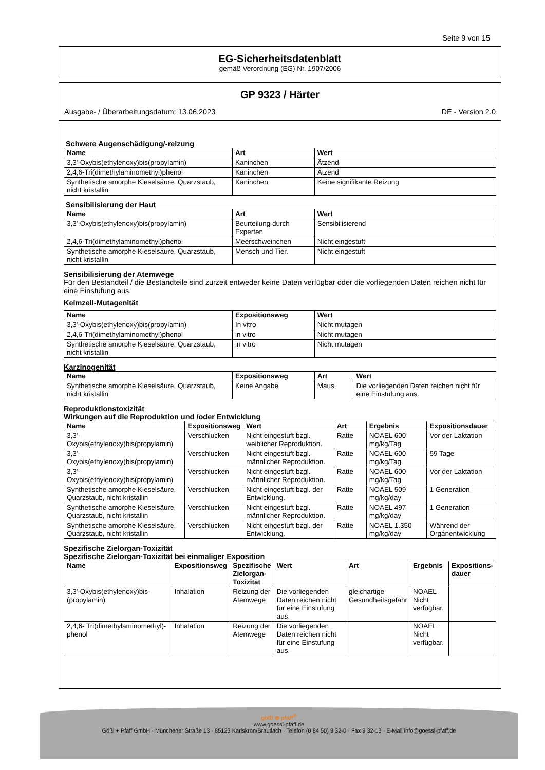Seite 9 von 15
EG-Sicherheitsdatenblatt
gemäß Verordnung (EG) Nr. 1907/2006
GP 9323 / Härter
Ausgabe- / Überarbeitungsdatum: 13.06.2023 DE - Version 2.0
Schwere Augenschädigung/-reizung
| Name | Art | Wert |
| --- | --- | --- |
| 3,3'-Oxybis(ethylenoxy)bis(propylamin) | Kaninchen | Ätzend |
| 2,4,6-Tri(dimethylaminomethyl)phenol | Kaninchen | Ätzend |
| Synthetische amorphe Kieselsäure, Quarzstaub, nicht kristallin | Kaninchen | Keine signifikante Reizung |
Sensibilisierung der Haut
| Name | Art | Wert |
| --- | --- | --- |
| 3,3'-Oxybis(ethylenoxy)bis(propylamin) | Beurteilung durch Experten | Sensibilisierend |
| 2,4,6-Tri(dimethylaminomethyl)phenol | Meerschweinchen | Nicht eingestuft |
| Synthetische amorphe Kieselsäure, Quarzstaub, nicht kristallin | Mensch und Tier. | Nicht eingestuft |
Sensibilisierung der Atemwege
Für den Bestandteil / die Bestandteile sind zurzeit entweder keine Daten verfügbar oder die vorliegenden Daten reichen nicht für eine Einstufung aus.
Keimzell-Mutagenität
| Name | Expositionsweg | Wert |
| --- | --- | --- |
| 3,3'-Oxybis(ethylenoxy)bis(propylamin) | In vitro | Nicht mutagen |
| 2,4,6-Tri(dimethylaminomethyl)phenol | in vitro | Nicht mutagen |
| Synthetische amorphe Kieselsäure, Quarzstaub, nicht kristallin | in vitro | Nicht mutagen |
Karzinogenität
| Name | Expositionsweg | Art | Wert |
| --- | --- | --- | --- |
| Synthetische amorphe Kieselsäure, Quarzstaub, nicht kristallin | Keine Angabe | Maus | Die vorliegenden Daten reichen nicht für eine Einstufung aus. |
Reproduktionstoxizität
Wirkungen auf die Reproduktion und /oder Entwicklung
| Name | Expositionsweg | Wert | Art | Ergebnis | Expositionsdauer |
| --- | --- | --- | --- | --- | --- |
| 3,3'-Oxybis(ethylenoxy)bis(propylamin) | Verschlucken | Nicht eingestuft bzgl. weiblicher Reproduktion. | Ratte | NOAEL 600 mg/kg/Tag | Vor der Laktation |
| 3,3'-Oxybis(ethylenoxy)bis(propylamin) | Verschlucken | Nicht eingestuft bzgl. männlicher Reproduktion. | Ratte | NOAEL 600 mg/kg/Tag | 59 Tage |
| 3,3'-Oxybis(ethylenoxy)bis(propylamin) | Verschlucken | Nicht eingestuft bzgl. männlicher Reproduktion. | Ratte | NOAEL 600 mg/kg/Tag | Vor der Laktation |
| Synthetische amorphe Kieselsäure, Quarzstaub, nicht kristallin | Verschlucken | Nicht eingestuft bzgl. der Entwicklung. | Ratte | NOAEL 509 mg/kg/day | 1 Generation |
| Synthetische amorphe Kieselsäure, Quarzstaub, nicht kristallin | Verschlucken | Nicht eingestuft bzgl. männlicher Reproduktion. | Ratte | NOAEL 497 mg/kg/day | 1 Generation |
| Synthetische amorphe Kieselsäure, Quarzstaub, nicht kristallin | Verschlucken | Nicht eingestuft bzgl. der Entwicklung. | Ratte | NOAEL 1.350 mg/kg/day | Während der Organentwicklung |
Spezifische Zielorgan-Toxizität
Spezifische Zielorgan-Toxizität bei einmaliger Exposition
| Name | Expositionsweg | Spezifische Zielorgan-Toxizität | Wert | Art | Ergebnis | Expositions-dauer |
| --- | --- | --- | --- | --- | --- | --- |
| 3,3'-Oxybis(ethylenoxy)bis-(propylamin) | Inhalation | Reizung der Atemwege | Die vorliegenden Daten reichen nicht für eine Einstufung aus. | gleichartige Gesundheitsgefahr | NOAEL Nicht verfügbar. | |
| 2,4,6- Tri(dimethylaminomethyl)-phenol | Inhalation | Reizung der Atemwege | Die vorliegenden Daten reichen nicht für eine Einstufung aus. | | NOAEL Nicht verfügbar. | |
gößl ⊕ pfaff<sup>®</sup>
www.goessl-pfaff.de
Gößl + Pfaff GmbH · Münchener Straße 13 · 85123 Karlskron/Brautlach · Telefon (0 84 50) 9 32-0 · Fax 9 32-13 · E-Mail info@goessl-pfaff.de